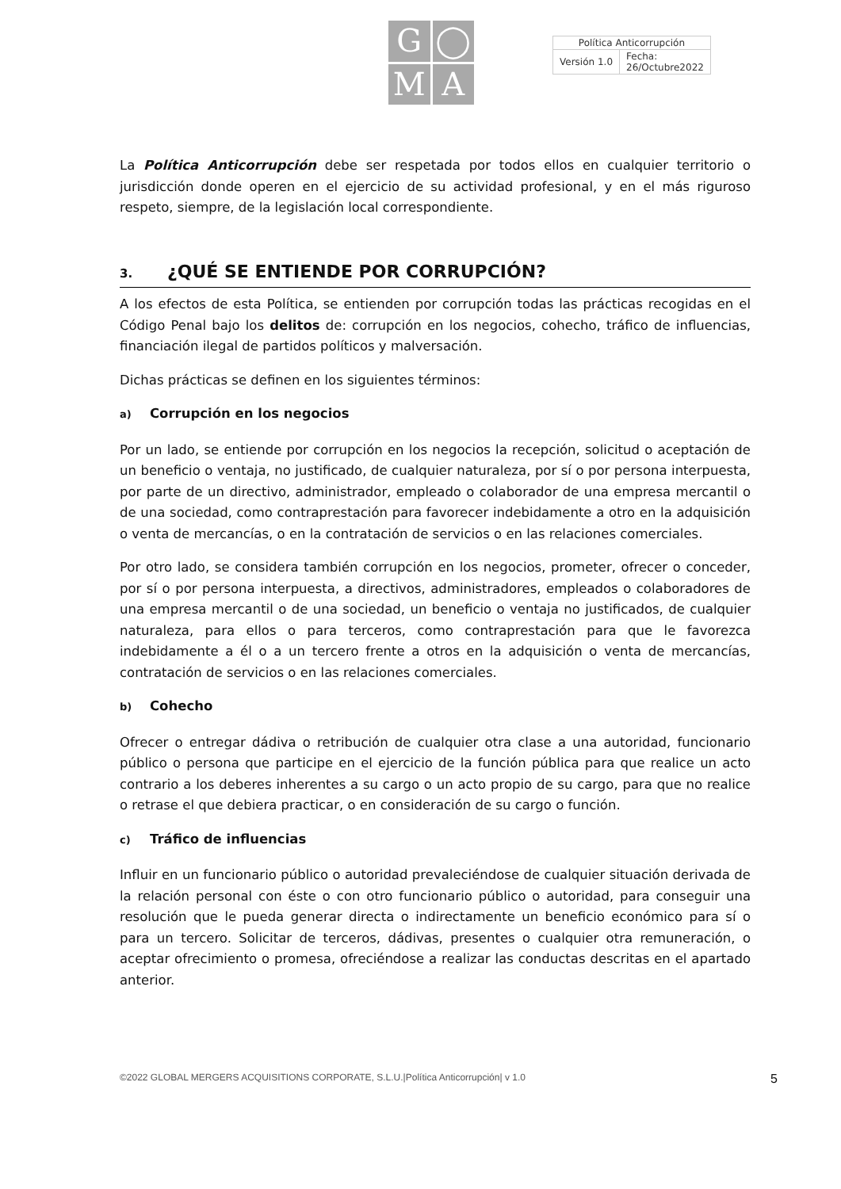G
◯
M
A
| Política Anticorrupción | |
| Versión 1.0 | Fecha: 26/Octubre2022 |
La Política Anticorrupción debe ser respetada por todos ellos en cualquier territorio o jurisdicción donde operen en el ejercicio de su actividad profesional, y en el más riguroso respeto, siempre, de la legislación local correspondiente.
3. ¿QUÉ SE ENTIENDE POR CORRUPCIÓN?
A los efectos de esta Política, se entienden por corrupción todas las prácticas recogidas en el Código Penal bajo los delitos de: corrupción en los negocios, cohecho, tráfico de influencias, financiación ilegal de partidos políticos y malversación.
Dichas prácticas se definen en los siguientes términos:
a) Corrupción en los negocios
Por un lado, se entiende por corrupción en los negocios la recepción, solicitud o aceptación de un beneficio o ventaja, no justificado, de cualquier naturaleza, por sí o por persona interpuesta, por parte de un directivo, administrador, empleado o colaborador de una empresa mercantil o de una sociedad, como contraprestación para favorecer indebidamente a otro en la adquisición o venta de mercancías, o en la contratación de servicios o en las relaciones comerciales.
Por otro lado, se considera también corrupción en los negocios, prometer, ofrecer o conceder, por sí o por persona interpuesta, a directivos, administradores, empleados o colaboradores de una empresa mercantil o de una sociedad, un beneficio o ventaja no justificados, de cualquier naturaleza, para ellos o para terceros, como contraprestación para que le favorezca indebidamente a él o a un tercero frente a otros en la adquisición o venta de mercancías, contratación de servicios o en las relaciones comerciales.
b) Cohecho
Ofrecer o entregar dádiva o retribución de cualquier otra clase a una autoridad, funcionario público o persona que participe en el ejercicio de la función pública para que realice un acto contrario a los deberes inherentes a su cargo o un acto propio de su cargo, para que no realice o retrase el que debiera practicar, o en consideración de su cargo o función.
c) Tráfico de influencias
Influir en un funcionario público o autoridad prevaleciéndose de cualquier situación derivada de la relación personal con éste o con otro funcionario público o autoridad, para conseguir una resolución que le pueda generar directa o indirectamente un beneficio económico para sí o para un tercero. Solicitar de terceros, dádivas, presentes o cualquier otra remuneración, o aceptar ofrecimiento o promesa, ofreciéndose a realizar las conductas descritas en el apartado anterior.
©2022 GLOBAL MERGERS ACQUISITIONS CORPORATE, S.L.U.|Política Anticorrupción| v 1.0 5